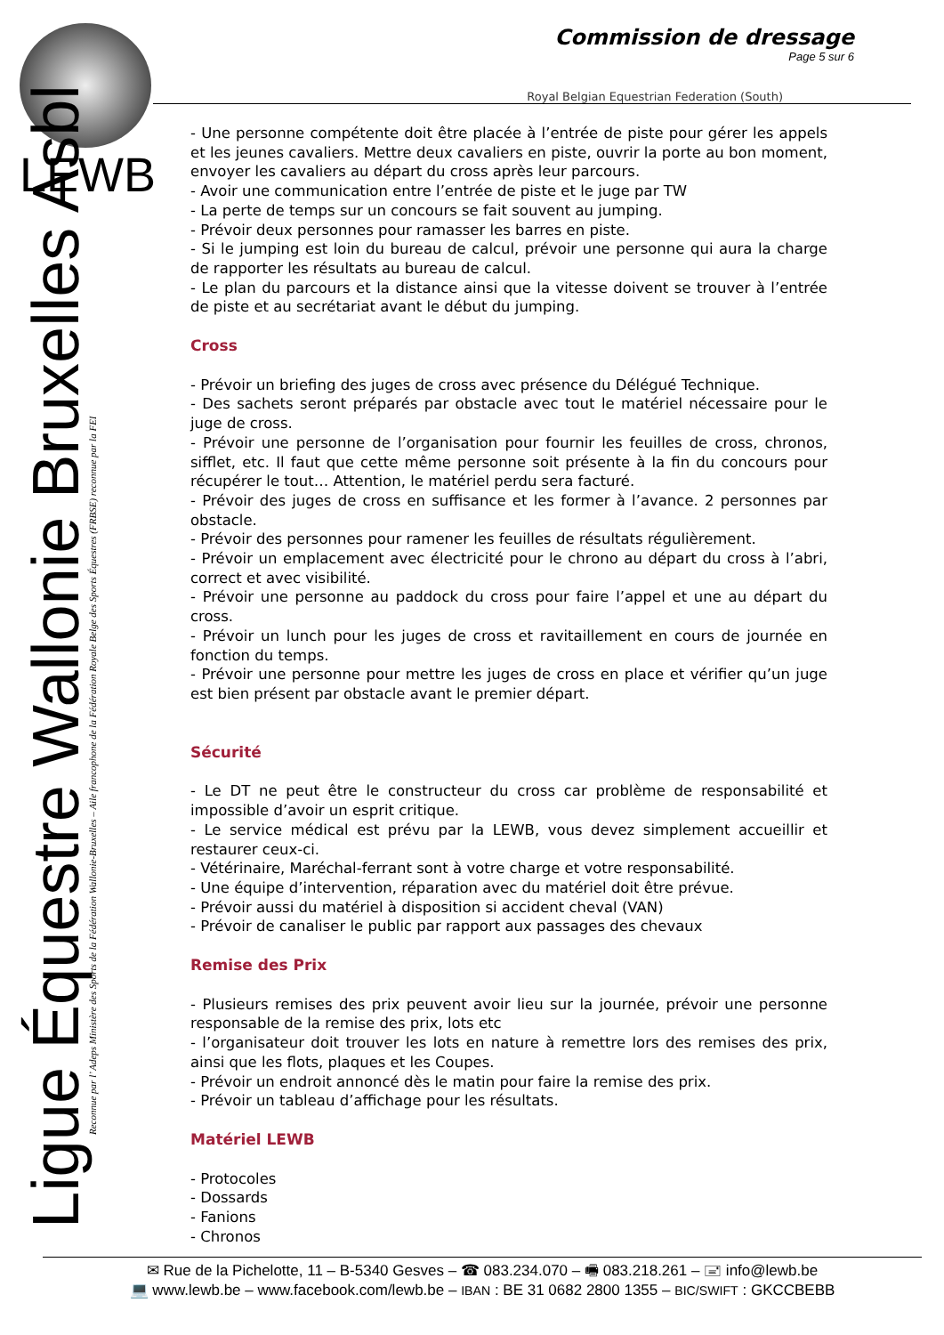LEWB
Ligue Équestre Wallonie Bruxelles Asbl
Reconnue par l’ Adeps Ministère des Sports de la Fédération Wallonie-Bruxelles – Aile francophone de la Fédération Royale Belge des Sports Équestres (FRBSE) reconnue par la FEI
Commission de dressage
Page 5 sur 6
Royal Belgian Equestrian Federation (South)
- Une personne compétente doit être placée à l’entrée de piste pour gérer les appels et les jeunes cavaliers. Mettre deux cavaliers en piste, ouvrir la porte au bon moment, envoyer les cavaliers au départ du cross après leur parcours.
- Avoir une communication entre l’entrée de piste et le juge par TW
- La perte de temps sur un concours se fait souvent au jumping.
- Prévoir deux personnes pour ramasser les barres en piste.
- Si le jumping est loin du bureau de calcul, prévoir une personne qui aura la charge de rapporter les résultats au bureau de calcul.
- Le plan du parcours et la distance ainsi que la vitesse doivent se trouver à l’entrée de piste et au secrétariat avant le début du jumping.
Cross
- Prévoir un briefing des juges de cross avec présence du Délégué Technique.
- Des sachets seront préparés par obstacle avec tout le matériel nécessaire pour le juge de cross.
- Prévoir une personne de l’organisation pour fournir les feuilles de cross, chronos, sifflet, etc. Il faut que cette même personne soit présente à la fin du concours pour récupérer le tout… Attention, le matériel perdu sera facturé.
- Prévoir des juges de cross en suffisance et les former à l’avance. 2 personnes par obstacle.
- Prévoir des personnes pour ramener les feuilles de résultats régulièrement.
- Prévoir un emplacement avec électricité pour le chrono au départ du cross à l’abri, correct et avec visibilité.
- Prévoir une personne au paddock du cross pour faire l’appel et une au départ du cross.
- Prévoir un lunch pour les juges de cross et ravitaillement en cours de journée en fonction du temps.
- Prévoir une personne pour mettre les juges de cross en place et vérifier qu’un juge est bien présent par obstacle avant le premier départ.
Sécurité
- Le DT ne peut être le constructeur du cross car problème de responsabilité et impossible d’avoir un esprit critique.
- Le service médical est prévu par la LEWB, vous devez simplement accueillir et restaurer ceux-ci.
- Vétérinaire, Maréchal-ferrant sont à votre charge et votre responsabilité.
- Une équipe d’intervention, réparation avec du matériel doit être prévue.
- Prévoir aussi du matériel à disposition si accident cheval (VAN)
- Prévoir de canaliser le public par rapport aux passages des chevaux
Remise des Prix
- Plusieurs remises des prix peuvent avoir lieu sur la journée, prévoir une personne responsable de la remise des prix, lots etc
- l’organisateur doit trouver les lots en nature à remettre lors des remises des prix, ainsi que les flots, plaques et les Coupes.
- Prévoir un endroit annoncé dès le matin pour faire la remise des prix.
- Prévoir un tableau d’affichage pour les résultats.
Matériel LEWB
- Protocoles
- Dossards
- Fanions
- Chronos
✉ Rue de la Pichelotte, 11 – B-5340 Gesves – ☎ 083.234.070 – 🖷 083.218.261 – 🖃 info@lewb.be
💻 www.lewb.be – www.facebook.com/lewb.be – IBAN : BE 31 0682 2800 1355 – BIC/SWIFT : GKCCBEBB